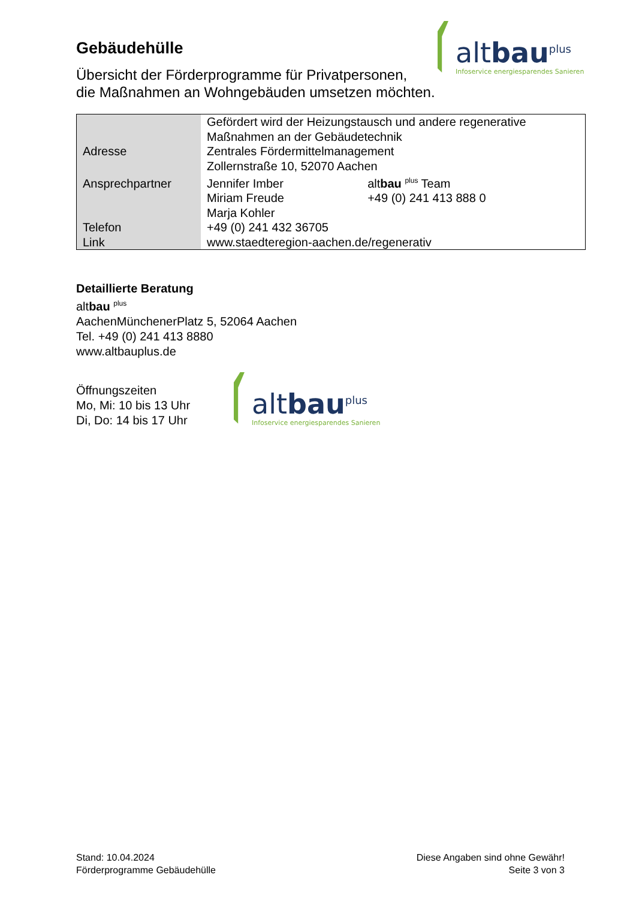altbau<sup>plus</sup>
Infoservice energiesparendes Sanieren
Gebäudehülle
Übersicht der Förderprogramme für Privatpersonen,
die Maßnahmen an Wohngebäuden umsetzen möchten.
| | Gefördert wird der Heizungstausch und andere regenerative Maßnahmen an der Gebäudetechnik | |
| Adresse | Zentrales Fördermittelmanagement | |
| | Zollernstraße 10, 52070 Aachen | |
| Ansprechpartner | Jennifer Imber | alt bau <sup>plus</sup> Team |
| | Miriam Freude | +49 (0) 241 413 888 0 |
| | Marja Kohler | |
| Telefon | +49 (0) 241 432 36705 | |
| Link | www.staedteregion-aachen.de/regenerativ | |
Detaillierte Beratung
altbau <sup>plus</sup>
AachenMünchenerPlatz 5, 52064 Aachen
Tel. +49 (0) 241 413 8880
www.altbauplus.de
Öffnungszeiten
Mo, Mi: 10 bis 13 Uhr
Di, Do: 14 bis 17 Uhr
altbau<sup>plus</sup>
Infoservice energiesparendes Sanieren
Stand: 10.04.2024
Förderprogramme Gebäudehülle
Diese Angaben sind ohne Gewähr!
Seite 3 von 3